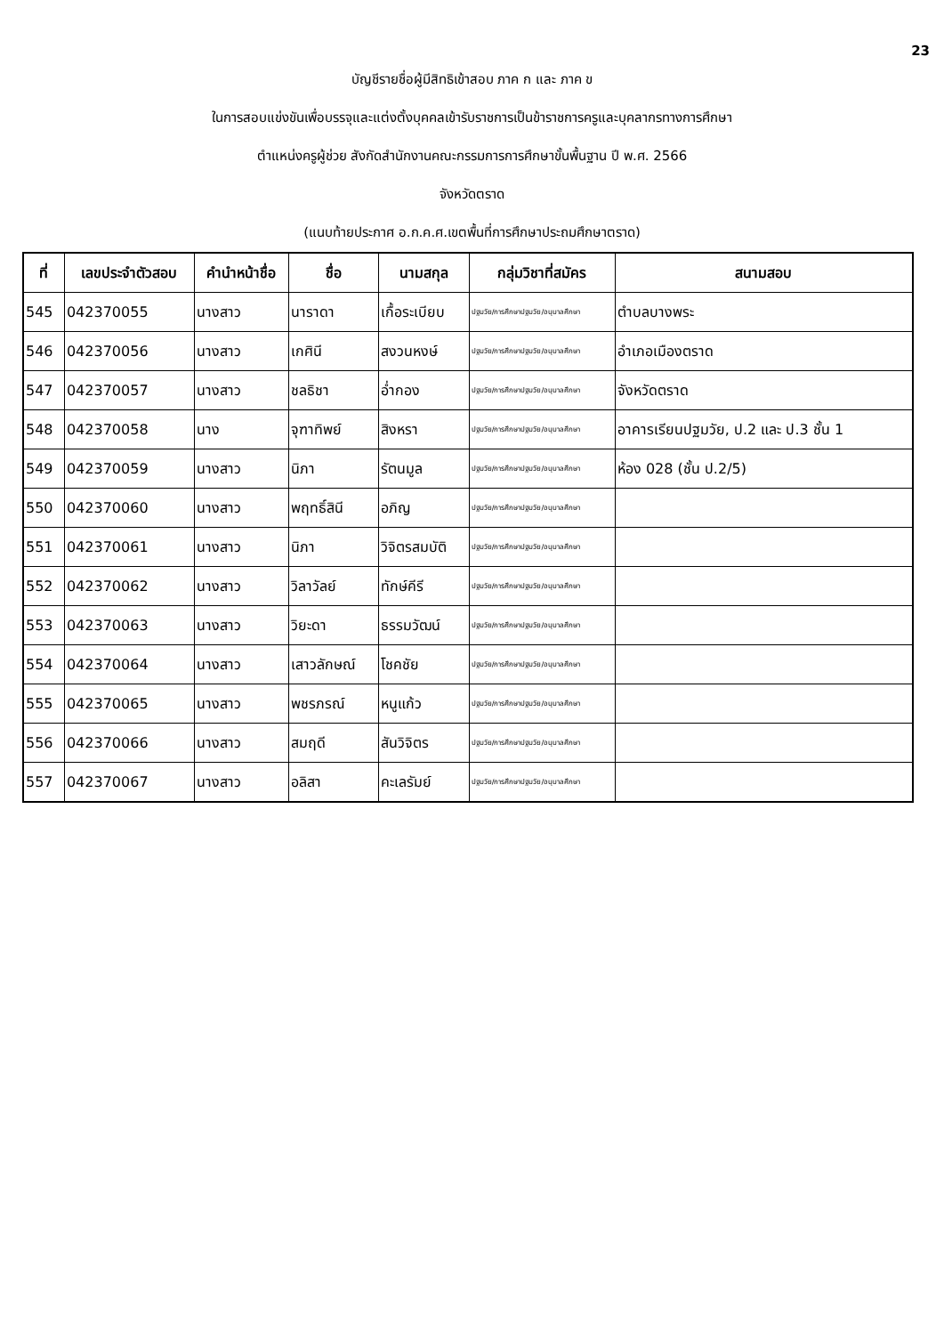23
บัญชีรายชื่อผู้มีสิทธิเข้าสอบ ภาค ก และ ภาค ข
ในการสอบแข่งขันเพื่อบรรจุและแต่งตั้งบุคคลเข้ารับราชการเป็นข้าราชการครูและบุคลากรทางการศึกษา
ตำแหน่งครูผู้ช่วย สังกัดสำนักงานคณะกรรมการการศึกษาขั้นพื้นฐาน ปี พ.ศ. 2566
จังหวัดตราด
(แนบท้ายประกาศ อ.ก.ค.ศ.เขตพื้นที่การศึกษาประถมศึกษาตราด)
| ที่ | เลขประจำตัวสอบ | คำนำหน้าชื่อ | ชื่อ | นามสกุล | กลุ่มวิชาที่สมัคร | สนามสอบ |
| --- | --- | --- | --- | --- | --- | --- |
| 545 | 042370055 | นางสาว | นาราดา | เกื้อระเบียบ | ปฐมวัย/การศึกษาปฐมวัย/อนุบาลศึกษา | ตำบลบางพระ |
| 546 | 042370056 | นางสาว | เกศินี | สงวนหงษ์ | ปฐมวัย/การศึกษาปฐมวัย/อนุบาลศึกษา | อำเภอเมืองตราด |
| 547 | 042370057 | นางสาว | ชลธิชา | อ่ำกอง | ปฐมวัย/การศึกษาปฐมวัย/อนุบาลศึกษา | จังหวัดตราด |
| 548 | 042370058 | นาง | จุฑาทิพย์ | สิงหรา | ปฐมวัย/การศึกษาปฐมวัย/อนุบาลศึกษา | อาคารเรียนปฐมวัย, ป.2 และ ป.3 ชั้น 1 |
| 549 | 042370059 | นางสาว | นิภา | รัตนมูล | ปฐมวัย/การศึกษาปฐมวัย/อนุบาลศึกษา | ห้อง 028 (ชั้น ป.2/5) |
| 550 | 042370060 | นางสาว | พฤทธิ์สินี | อภิญ | ปฐมวัย/การศึกษาปฐมวัย/อนุบาลศึกษา | |
| 551 | 042370061 | นางสาว | นิภา | วิจิตรสมบัติ | ปฐมวัย/การศึกษาปฐมวัย/อนุบาลศึกษา | |
| 552 | 042370062 | นางสาว | วิลาวัลย์ | ทักษ์คีรี | ปฐมวัย/การศึกษาปฐมวัย/อนุบาลศึกษา | |
| 553 | 042370063 | นางสาว | วิยะดา | ธรรมวัฒน์ | ปฐมวัย/การศึกษาปฐมวัย/อนุบาลศึกษา | |
| 554 | 042370064 | นางสาว | เสาวลักษณ์ | โชคชัย | ปฐมวัย/การศึกษาปฐมวัย/อนุบาลศึกษา | |
| 555 | 042370065 | นางสาว | พชรภรณ์ | หนูแก้ว | ปฐมวัย/การศึกษาปฐมวัย/อนุบาลศึกษา | |
| 556 | 042370066 | นางสาว | สมฤดี | สันวิจิตร | ปฐมวัย/การศึกษาปฐมวัย/อนุบาลศึกษา | |
| 557 | 042370067 | นางสาว | อลิสา | คะเลรัมย์ | ปฐมวัย/การศึกษาปฐมวัย/อนุบาลศึกษา | |